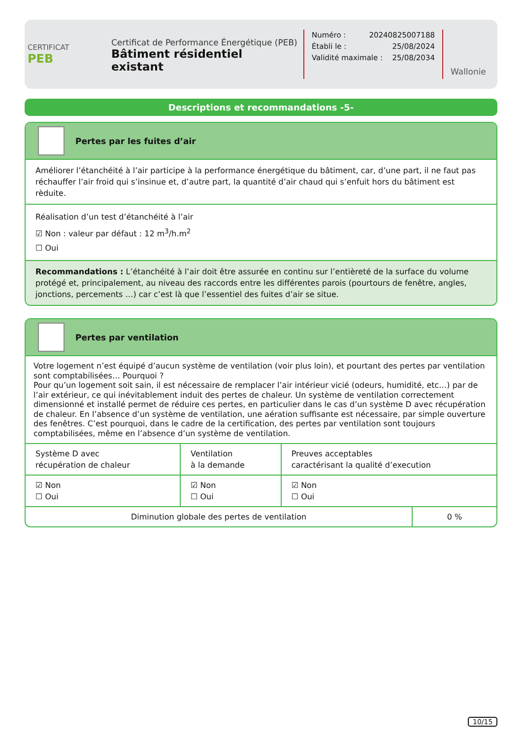CERTIFICAT
PEB
Certificat de Performance Énergétique (PEB)
Bâtiment résidentiel existant
Numéro : 20240825007188
Établi le : 25/08/2024
Validité maximale : 25/08/2034
Wallonie
Descriptions et recommandations -5-
Pertes par les fuites d’air
Améliorer l’étanchéité à l’air participe à la performance énergétique du bâtiment, car, d’une part, il ne faut pas réchauffer l’air froid qui s’insinue et, d’autre part, la quantité d’air chaud qui s’enfuit hors du bâtiment est rèduite.
Réalisation d’un test d’étanchéité à l’air
☑ Non : valeur par défaut : 12 m<sup>3</sup>/h.m<sup>2</sup>
☐ Oui
Recommandations : L’étanchéité à l’air doit être assurée en continu sur l’entièreté de la surface du volume protégé et, principalement, au niveau des raccords entre les différentes parois (pourtours de fenêtre, angles, jonctions, percements …) car c’est là que l’essentiel des fuites d’air se situe.
Pertes par ventilation
Votre logement n’est équipé d’aucun système de ventilation (voir plus loin), et pourtant des pertes par ventilation sont comptabilisées… Pourquoi ?
Pour qu’un logement soit sain, il est nécessaire de remplacer l’air intérieur vicié (odeurs, humidité, etc…) par de l’air extérieur, ce qui inévitablement induit des pertes de chaleur. Un système de ventilation correctement dimensionné et installé permet de réduire ces pertes, en particulier dans le cas d’un système D avec récupération de chaleur. En l’absence d’un système de ventilation, une aération suffisante est nécessaire, par simple ouverture des fenêtres. C’est pourquoi, dans le cadre de la certification, des pertes par ventilation sont toujours comptabilisées, même en l’absence d’un système de ventilation.
| Système D avec récupération de chaleur | Ventilation à la demande | Preuves acceptables caractérisant la qualité d’execution |
| ☑ Non ☐ Oui | ☑ Non ☐ Oui | ☑ Non ☐ Oui |
| Diminution globale des pertes de ventilation | 0 % |
10/15